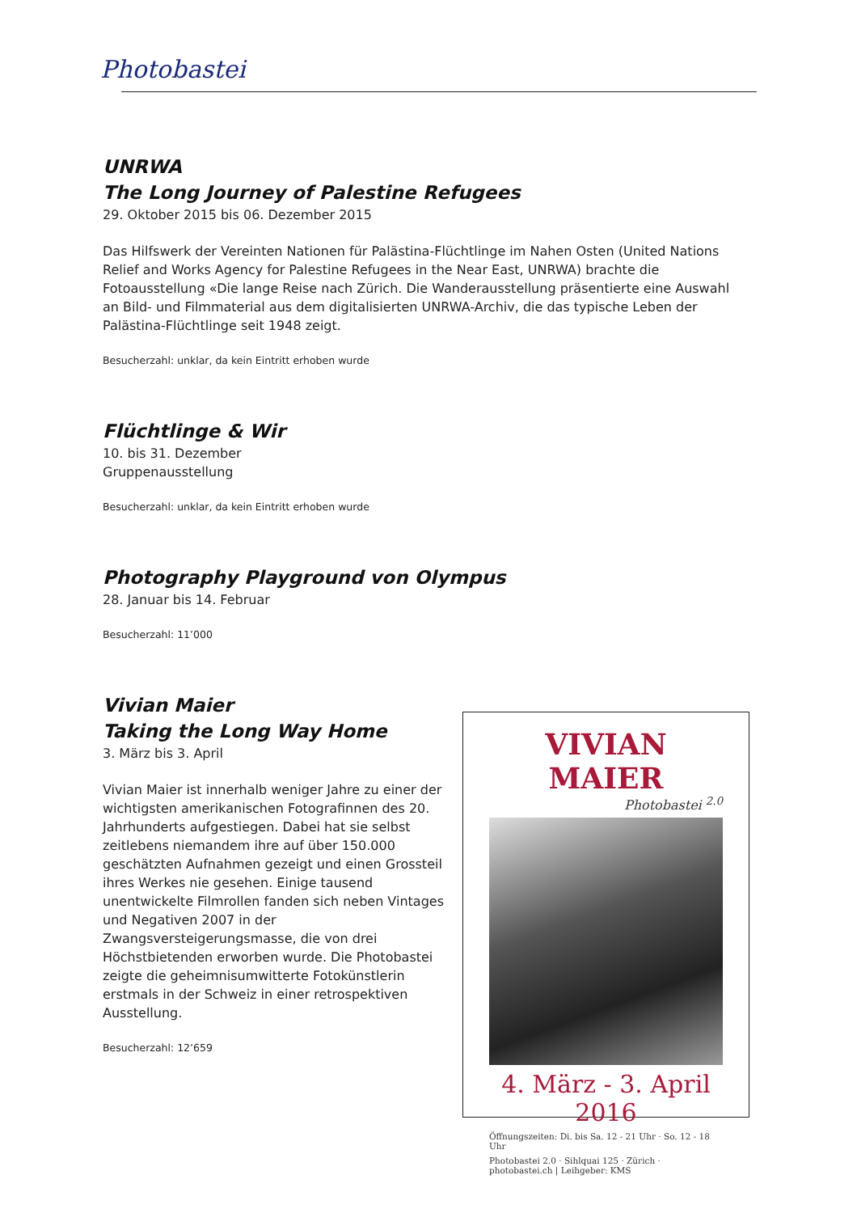Photobastei
UNRWA
The Long Journey of Palestine Refugees
29. Oktober 2015 bis 06. Dezember 2015
Das Hilfswerk der Vereinten Nationen für Palästina-Flüchtlinge im Nahen Osten (United Nations Relief and Works Agency for Palestine Refugees in the Near East, UNRWA) brachte die Fotoausstellung «Die lange Reise nach Zürich. Die Wanderausstellung präsentierte eine Auswahl an Bild- und Filmmaterial aus dem digitalisierten UNRWA-Archiv, die das typische Leben der Palästina-Flüchtlinge seit 1948 zeigt.
Besucherzahl: unklar, da kein Eintritt erhoben wurde
Flüchtlinge & Wir
10. bis 31. Dezember
Gruppenausstellung
Besucherzahl: unklar, da kein Eintritt erhoben wurde
Photography Playground von Olympus
28. Januar bis 14. Februar
Besucherzahl: 11’000
Vivian Maier
Taking the Long Way Home
3. März bis 3. April
Vivian Maier ist innerhalb weniger Jahre zu einer der wichtigsten amerikanischen Fotografinnen des 20. Jahrhunderts aufgestiegen. Dabei hat sie selbst zeitlebens niemandem ihre auf über 150.000 geschätzten Aufnahmen gezeigt und einen Grossteil ihres Werkes nie gesehen. Einige tausend unentwickelte Filmrollen fanden sich neben Vintages und Negativen 2007 in der Zwangsversteigerungsmasse, die von drei Höchstbietenden erworben wurde. Die Photobastei zeigte die geheimnisumwitterte Fotokünstlerin erstmals in der Schweiz in einer retrospektiven Ausstellung.
Besucherzahl: 12’659
VIVIAN MAIER
Photobastei <sup>2.0</sup>
4. März - 3. April 2016
Öffnungszeiten: Di. bis Sa. 12 - 21 Uhr · So. 12 - 18 Uhr
Photobastei 2.0 · Sihlquai 125 · Zürich · photobastei.ch | Leihgeber: KMS